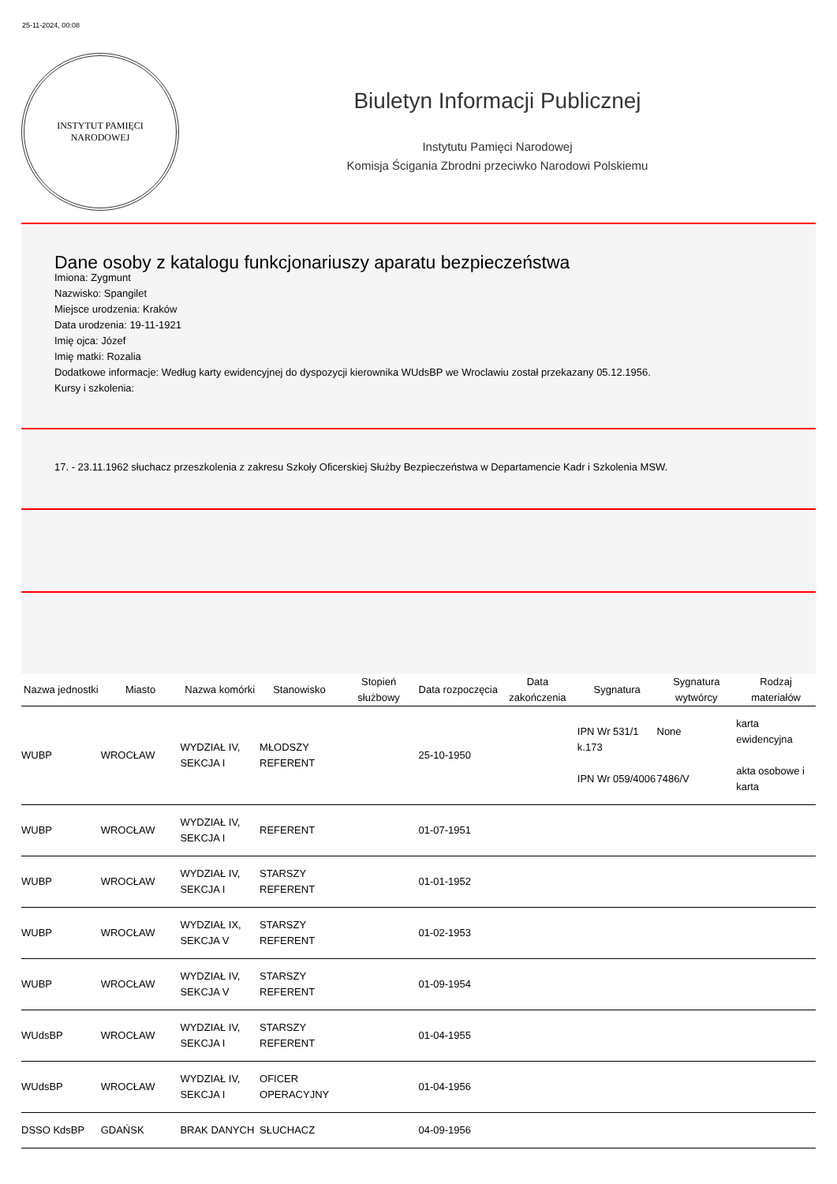25-11-2024, 00:08
INSTYTUT PAMIĘCI
NARODOWEJ
Biuletyn Informacji Publicznej
Instytutu Pamięci Narodowej
Komisja Ścigania Zbrodni przeciwko Narodowi Polskiemu
Dane osoby z katalogu funkcjonariuszy aparatu bezpieczeństwa
Imiona: Zygmunt
Nazwisko: Spangilet
Miejsce urodzenia: Kraków
Data urodzenia: 19-11-1921
Imię ojca: Józef
Imię matki: Rozalia
Dodatkowe informacje: Według karty ewidencyjnej do dyspozycji kierownika WUdsBP we Wroclawiu został przekazany 05.12.1956.
Kursy i szkolenia:
17. - 23.11.1962 słuchacz przeszkolenia z zakresu Szkoły Oficerskiej Służby Bezpieczeństwa w Departamencie Kadr i Szkolenia MSW.
| Nazwa jednostki | Miasto | Nazwa komórki | Stanowisko | Stopień służbowy | Data rozpoczęcia | Data zakończenia | Sygnatura | Sygnatura wytwórcy | Rodzaj materiałów |
| --- | --- | --- | --- | --- | --- | --- | --- | --- | --- |
| WUBP | WROCŁAW | WYDZIAŁ IV, SEKCJA I | MŁODSZY REFERENT | | 25-10-1950 | | IPN Wr 531/1 k.173 IPN Wr 059/4006 | None 7486/V | karta ewidencyjna akta osobowe i karta |
| WUBP | WROCŁAW | WYDZIAŁ IV, SEKCJA I | REFERENT | | 01-07-1951 | | | | |
| WUBP | WROCŁAW | WYDZIAŁ IV, SEKCJA I | STARSZY REFERENT | | 01-01-1952 | | | | |
| WUBP | WROCŁAW | WYDZIAŁ IX, SEKCJA V | STARSZY REFERENT | | 01-02-1953 | | | | |
| WUBP | WROCŁAW | WYDZIAŁ IV, SEKCJA V | STARSZY REFERENT | | 01-09-1954 | | | | |
| WUdsBP | WROCŁAW | WYDZIAŁ IV, SEKCJA I | STARSZY REFERENT | | 01-04-1955 | | | | |
| WUdsBP | WROCŁAW | WYDZIAŁ IV, SEKCJA I | OFICER OPERACYJNY | | 01-04-1956 | | | | |
| DSSO KdsBP | GDAŃSK | BRAK DANYCH | SŁUCHACZ | | 04-09-1956 | | | | |